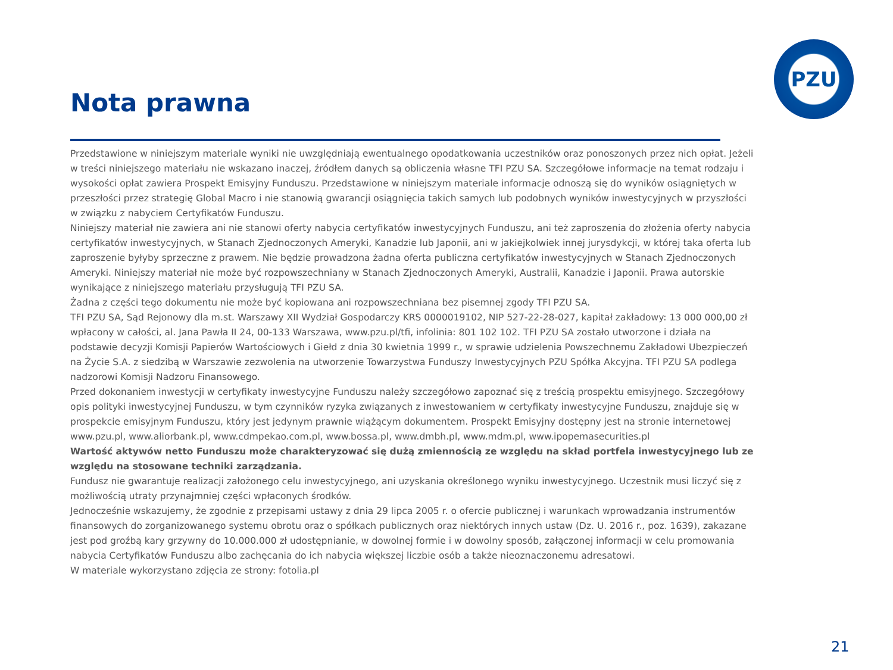PZU
Nota prawna
Przedstawione w niniejszym materiale wyniki nie uwzględniają ewentualnego opodatkowania uczestników oraz ponoszonych przez nich opłat. Jeżeli w treści niniejszego materiału nie wskazano inaczej, źródłem danych są obliczenia własne TFI PZU SA. Szczegółowe informacje na temat rodzaju i wysokości opłat zawiera Prospekt Emisyjny Funduszu. Przedstawione w niniejszym materiale informacje odnoszą się do wyników osiągniętych w przeszłości przez strategię Global Macro i nie stanowią gwarancji osiągnięcia takich samych lub podobnych wyników inwestycyjnych w przyszłości w związku z nabyciem Certyfikatów Funduszu.
Niniejszy materiał nie zawiera ani nie stanowi oferty nabycia certyfikatów inwestycyjnych Funduszu, ani też zaproszenia do złożenia oferty nabycia certyfikatów inwestycyjnych, w Stanach Zjednoczonych Ameryki, Kanadzie lub Japonii, ani w jakiejkolwiek innej jurysdykcji, w której taka oferta lub zaproszenie byłyby sprzeczne z prawem. Nie będzie prowadzona żadna oferta publiczna certyfikatów inwestycyjnych w Stanach Zjednoczonych Ameryki. Niniejszy materiał nie może być rozpowszechniany w Stanach Zjednoczonych Ameryki, Australii, Kanadzie i Japonii. Prawa autorskie wynikające z niniejszego materiału przysługują TFI PZU SA.
Żadna z części tego dokumentu nie może być kopiowana ani rozpowszechniana bez pisemnej zgody TFI PZU SA.
TFI PZU SA, Sąd Rejonowy dla m.st. Warszawy XII Wydział Gospodarczy KRS 0000019102, NIP 527-22-28-027, kapitał zakładowy: 13 000 000,00 zł wpłacony w całości, al. Jana Pawła II 24, 00-133 Warszawa, www.pzu.pl/tfi, infolinia: 801 102 102. TFI PZU SA zostało utworzone i działa na podstawie decyzji Komisji Papierów Wartościowych i Giełd z dnia 30 kwietnia 1999 r., w sprawie udzielenia Powszechnemu Zakładowi Ubezpieczeń na Życie S.A. z siedzibą w Warszawie zezwolenia na utworzenie Towarzystwa Funduszy Inwestycyjnych PZU Spółka Akcyjna. TFI PZU SA podlega nadzorowi Komisji Nadzoru Finansowego.
Przed dokonaniem inwestycji w certyfikaty inwestycyjne Funduszu należy szczegółowo zapoznać się z treścią prospektu emisyjnego. Szczegółowy opis polityki inwestycyjnej Funduszu, w tym czynników ryzyka związanych z inwestowaniem w certyfikaty inwestycyjne Funduszu, znajduje się w prospekcie emisyjnym Funduszu, który jest jedynym prawnie wiążącym dokumentem. Prospekt Emisyjny dostępny jest na stronie internetowej www.pzu.pl, www.aliorbank.pl, www.cdmpekao.com.pl, www.bossa.pl, www.dmbh.pl, www.mdm.pl, www.ipopemasecurities.pl
Wartość aktywów netto Funduszu może charakteryzować się dużą zmiennością ze względu na skład portfela inwestycyjnego lub ze względu na stosowane techniki zarządzania.
Fundusz nie gwarantuje realizacji założonego celu inwestycyjnego, ani uzyskania określonego wyniku inwestycyjnego. Uczestnik musi liczyć się z możliwością utraty przynajmniej części wpłaconych środków.
Jednocześnie wskazujemy, że zgodnie z przepisami ustawy z dnia 29 lipca 2005 r. o ofercie publicznej i warunkach wprowadzania instrumentów finansowych do zorganizowanego systemu obrotu oraz o spółkach publicznych oraz niektórych innych ustaw (Dz. U. 2016 r., poz. 1639), zakazane jest pod groźbą kary grzywny do 10.000.000 zł udostępnianie, w dowolnej formie i w dowolny sposób, załączonej informacji w celu promowania nabycia Certyfikatów Funduszu albo zachęcania do ich nabycia większej liczbie osób a także nieoznaczonemu adresatowi.
W materiale wykorzystano zdjęcia ze strony: fotolia.pl
21